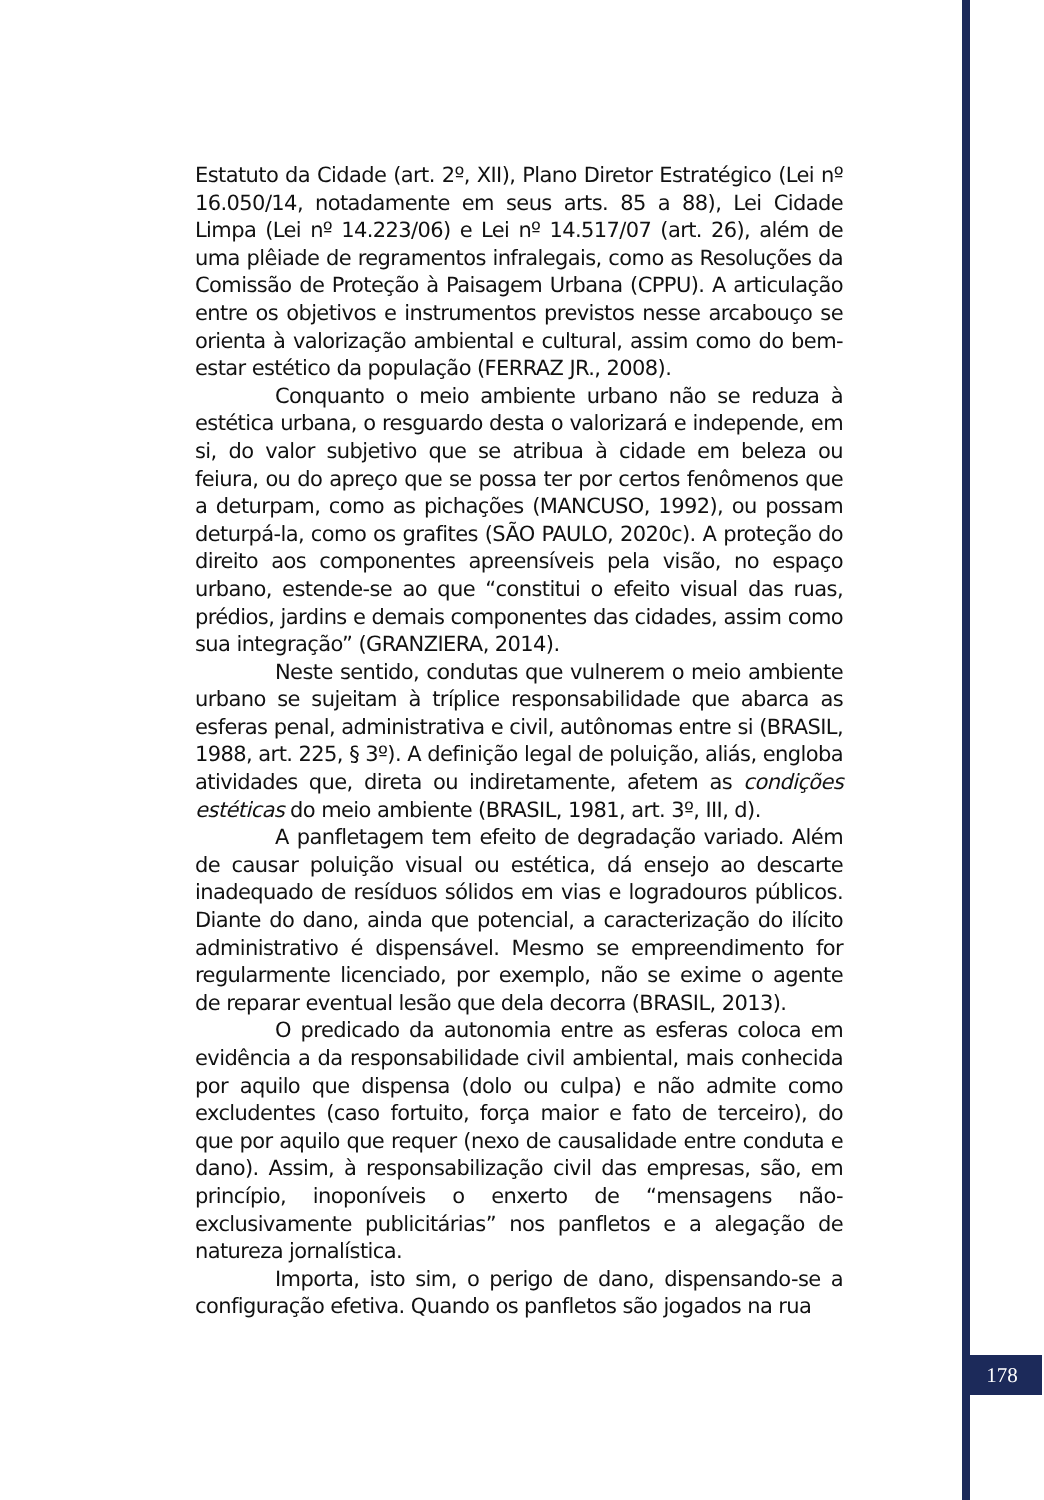Estatuto da Cidade (art. 2º, XII), Plano Diretor Estratégico (Lei nº 16.050/14, notadamente em seus arts. 85 a 88), Lei Cidade Limpa (Lei nº 14.223/06) e Lei nº 14.517/07 (art. 26), além de uma plêiade de regramentos infralegais, como as Resoluções da Comissão de Proteção à Paisagem Urbana (CPPU). A articulação entre os objetivos e instrumentos previstos nesse arcabouço se orienta à valorização ambiental e cultural, assim como do bem-estar estético da população (FERRAZ JR., 2008).
Conquanto o meio ambiente urbano não se reduza à estética urbana, o resguardo desta o valorizará e independe, em si, do valor subjetivo que se atribua à cidade em beleza ou feiura, ou do apreço que se possa ter por certos fenômenos que a deturpam, como as pichações (MANCUSO, 1992), ou possam deturpá-la, como os grafites (SÃO PAULO, 2020c). A proteção do direito aos componentes apreensíveis pela visão, no espaço urbano, estende-se ao que “constitui o efeito visual das ruas, prédios, jardins e demais componentes das cidades, assim como sua integração” (GRANZIERA, 2014).
Neste sentido, condutas que vulnerem o meio ambiente urbano se sujeitam à tríplice responsabilidade que abarca as esferas penal, administrativa e civil, autônomas entre si (BRASIL, 1988, art. 225, § 3º). A definição legal de poluição, aliás, engloba atividades que, direta ou indiretamente, afetem as condições estéticas do meio ambiente (BRASIL, 1981, art. 3º, III, d).
A panfletagem tem efeito de degradação variado. Além de causar poluição visual ou estética, dá ensejo ao descarte inadequado de resíduos sólidos em vias e logradouros públicos. Diante do dano, ainda que potencial, a caracterização do ilícito administrativo é dispensável. Mesmo se empreendimento for regularmente licenciado, por exemplo, não se exime o agente de reparar eventual lesão que dela decorra (BRASIL, 2013).
O predicado da autonomia entre as esferas coloca em evidência a da responsabilidade civil ambiental, mais conhecida por aquilo que dispensa (dolo ou culpa) e não admite como excludentes (caso fortuito, força maior e fato de terceiro), do que por aquilo que requer (nexo de causalidade entre conduta e dano). Assim, à responsabilização civil das empresas, são, em princípio, inoponíveis o enxerto de “mensagens não-exclusivamente publicitárias” nos panfletos e a alegação de natureza jornalística.
Importa, isto sim, o perigo de dano, dispensando-se a configuração efetiva. Quando os panfletos são jogados na rua
178